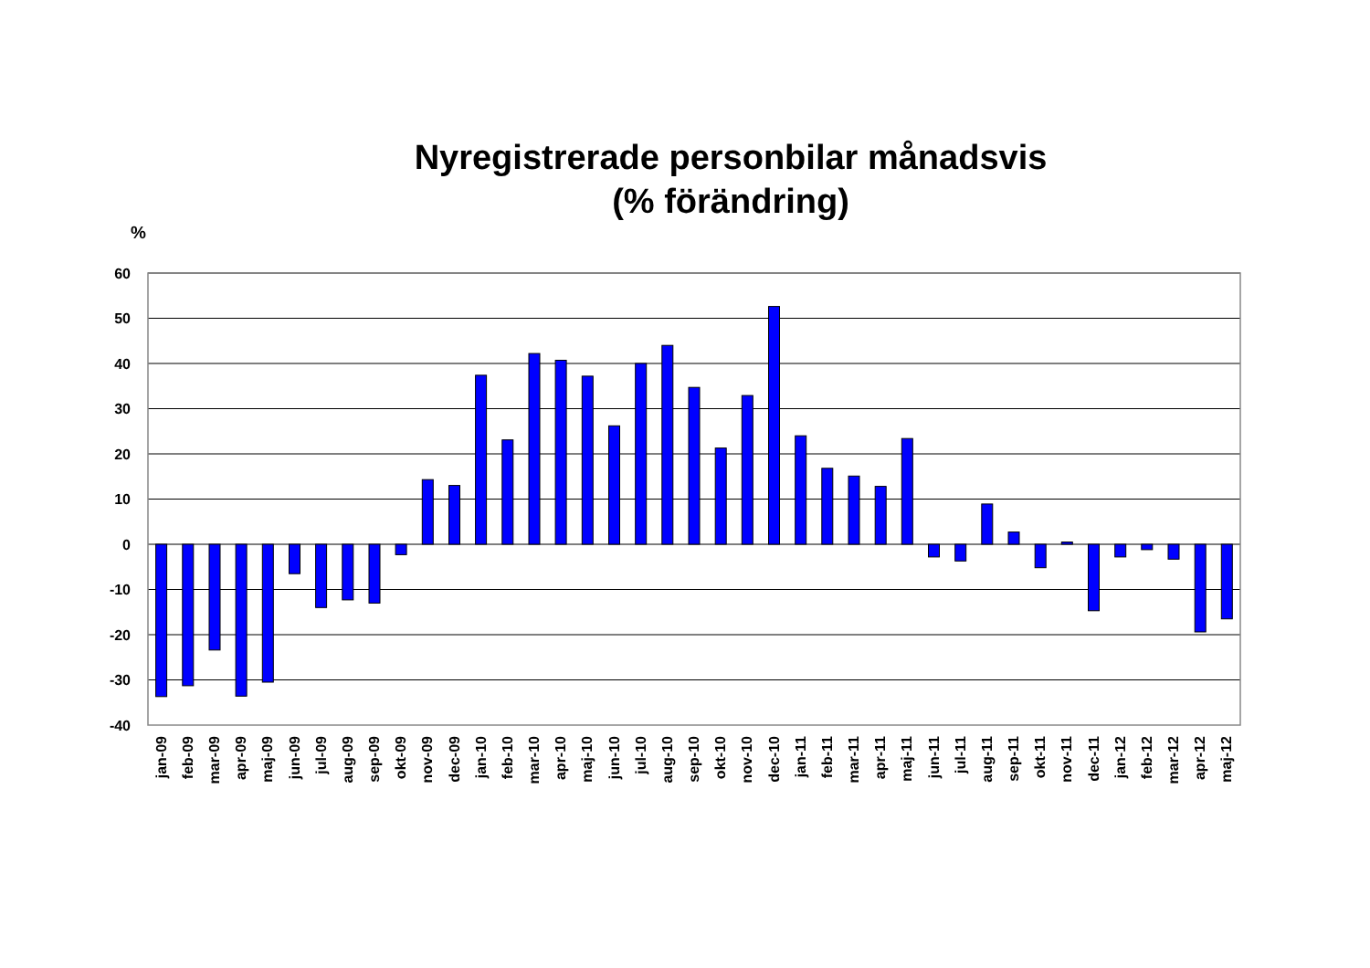Nyregistrerade personbilar månadsvis
(% förändring)
%
60
50
40
30
20
10
0
-10
-20
-30
-40
jan-09
feb-09
mar-09
apr-09
maj-09
jun-09
jul-09
aug-09
sep-09
okt-09
nov-09
dec-09
jan-10
feb-10
mar-10
apr-10
maj-10
jun-10
jul-10
aug-10
sep-10
okt-10
nov-10
dec-10
jan-11
feb-11
mar-11
apr-11
maj-11
jun-11
jul-11
aug-11
sep-11
okt-11
nov-11
dec-11
jan-12
feb-12
mar-12
apr-12
maj-12